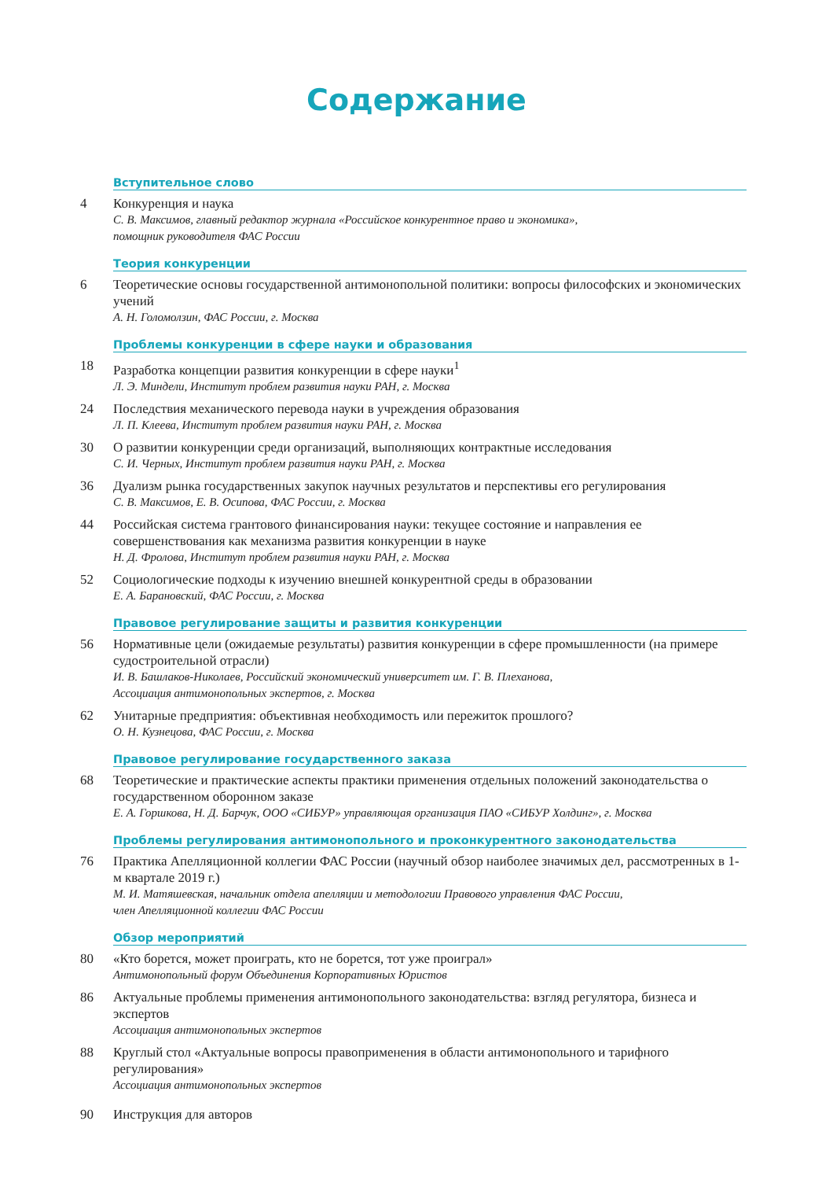Содержание
Вступительное слово
4 Конкуренция и наука
С. В. Максимов, главный редактор журнала «Российское конкурентное право и экономика»,
помощник руководителя ФАС России
Теория конкуренции
6 Теоретические основы государственной антимонопольной политики: вопросы философских и экономических учений
А. Н. Голомолзин, ФАС России, г. Москва
Проблемы конкуренции в сфере науки и образования
18 Разработка концепции развития конкуренции в сфере науки<sup>1</sup>
Л. Э. Миндели, Институт проблем развития науки РАН, г. Москва
24 Последствия механического перевода науки в учреждения образования
Л. П. Клеева, Институт проблем развития науки РАН, г. Москва
30 О развитии конкуренции среди организаций, выполняющих контрактные исследования
С. И. Черных, Институт проблем развития науки РАН, г. Москва
36 Дуализм рынка государственных закупок научных результатов и перспективы его регулирования
С. В. Максимов, Е. В. Осипова, ФАС России, г. Москва
44 Российская система грантового финансирования науки: текущее состояние и направления ее совершенствования как механизма развития конкуренции в науке
Н. Д. Фролова, Институт проблем развития науки РАН, г. Москва
52 Социологические подходы к изучению внешней конкурентной среды в образовании
Е. А. Барановский, ФАС России, г. Москва
Правовое регулирование защиты и развития конкуренции
56 Нормативные цели (ожидаемые результаты) развития конкуренции в сфере промышленности (на примере судостроительной отрасли)
И. В. Башлаков-Николаев, Российский экономический университет им. Г. В. Плеханова,
Ассоциация антимонопольных экспертов, г. Москва
62 Унитарные предприятия: объективная необходимость или пережиток прошлого?
О. Н. Кузнецова, ФАС России, г. Москва
Правовое регулирование государственного заказа
68 Теоретические и практические аспекты практики применения отдельных положений законодательства о государственном оборонном заказе
Е. А. Горшкова, Н. Д. Барчук, ООО «СИБУР» управляющая организация ПАО «СИБУР Холдинг», г. Москва
Проблемы регулирования антимонопольного и проконкурентного законодательства
76 Практика Апелляционной коллегии ФАС России (научный обзор наиболее значимых дел, рассмотренных в 1-м квартале 2019 г.)
М. И. Матяшевская, начальник отдела апелляции и методологии Правового управления ФАС России,
член Апелляционной коллегии ФАС России
Обзор мероприятий
80 «Кто борется, может проиграть, кто не борется, тот уже проиграл»
Антимонопольный форум Объединения Корпоративных Юристов
86 Актуальные проблемы применения антимонопольного законодательства: взгляд регулятора, бизнеса и экспертов
Ассоциация антимонопольных экспертов
88 Круглый стол «Актуальные вопросы правоприменения в области антимонопольного и тарифного регулирования»
Ассоциация антимонопольных экспертов
90 Инструкция для авторов